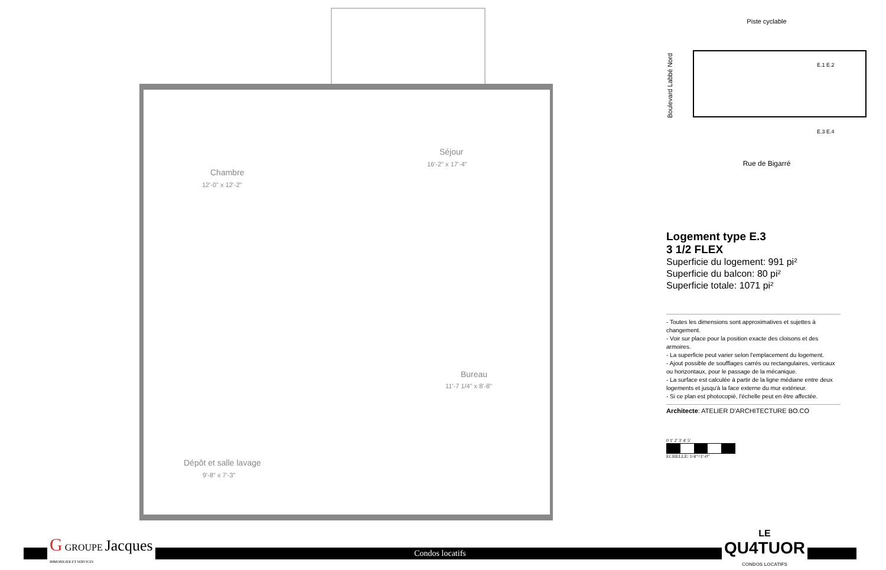Chambre
12'-0" x 12'-2"
Séjour
16'-2" x 17'-4"
Bureau
11'-7 1/4" x 8'-8"
Dépôt et salle lavage
9'-8" x 7'-3"
Piste cyclable
Boulevard Labbé Nord
E.1 E.2
E.3 E.4
Rue de Bigarré
Logement type E.3
3 1/2 FLEX
Superficie du logement: 991 pi²
Superficie du balcon: 80 pi²
Superficie totale: 1071 pi²
- Toutes les dimensions sont approximatives et sujettes à changement.
- Voir sur place pour la position exacte des cloisons et des armoires.
- La superficie peut varier selon l'emplacement du logement.
- Ajout possible de soufflages carrés ou rectangulaires, verticaux ou horizontaux, pour le passage de la mécanique.
- La surface est calculée à partir de la ligne médiane entre deux logements et jusqu'à la face externe du mur extérieur.
- Si ce plan est photocopié, l'échelle peut en être affectée.
Architecte: ATELIER D'ARCHITECTURE BO.CO
0 1' 2' 3' 4' 5'
ECHELLE: 1/4"=1'-0"
Condos locatifs
G GROUPE Jacques
IMMOBILIER ET SERVICES
LE
QU4TUOR
CONDOS LOCATIFS